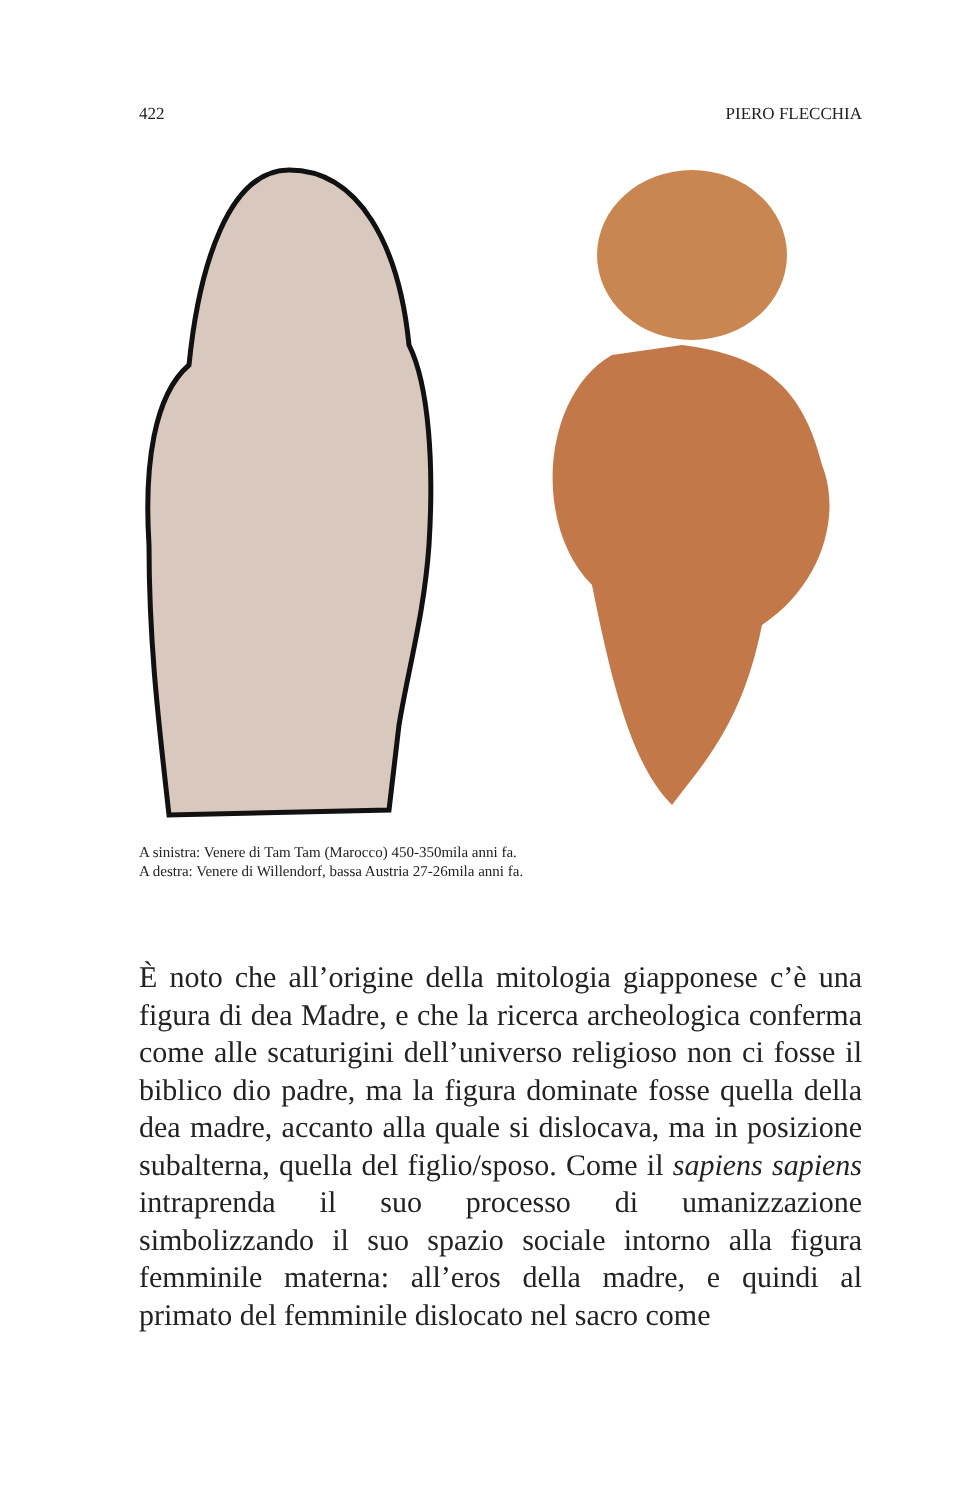422 PIERO FLECCHIA
A sinistra: Venere di Tam Tam (Marocco) 450-350mila anni fa.
A destra: Venere di Willendorf, bassa Austria 27-26mila anni fa.
È noto che all’origine della mitologia giapponese c’è una figura di dea Madre, e che la ricerca archeologica conferma come alle scaturigini dell’universo religioso non ci fosse il biblico dio padre, ma la figura dominate fosse quella della dea madre, accanto alla quale si dislocava, ma in posizione subalterna, quella del figlio/sposo. Come il sapiens sapiens intraprenda il suo processo di umanizzazione simbolizzando il suo spazio sociale intorno alla figura femminile materna: all’eros della madre, e quindi al primato del femminile dislocato nel sacro come